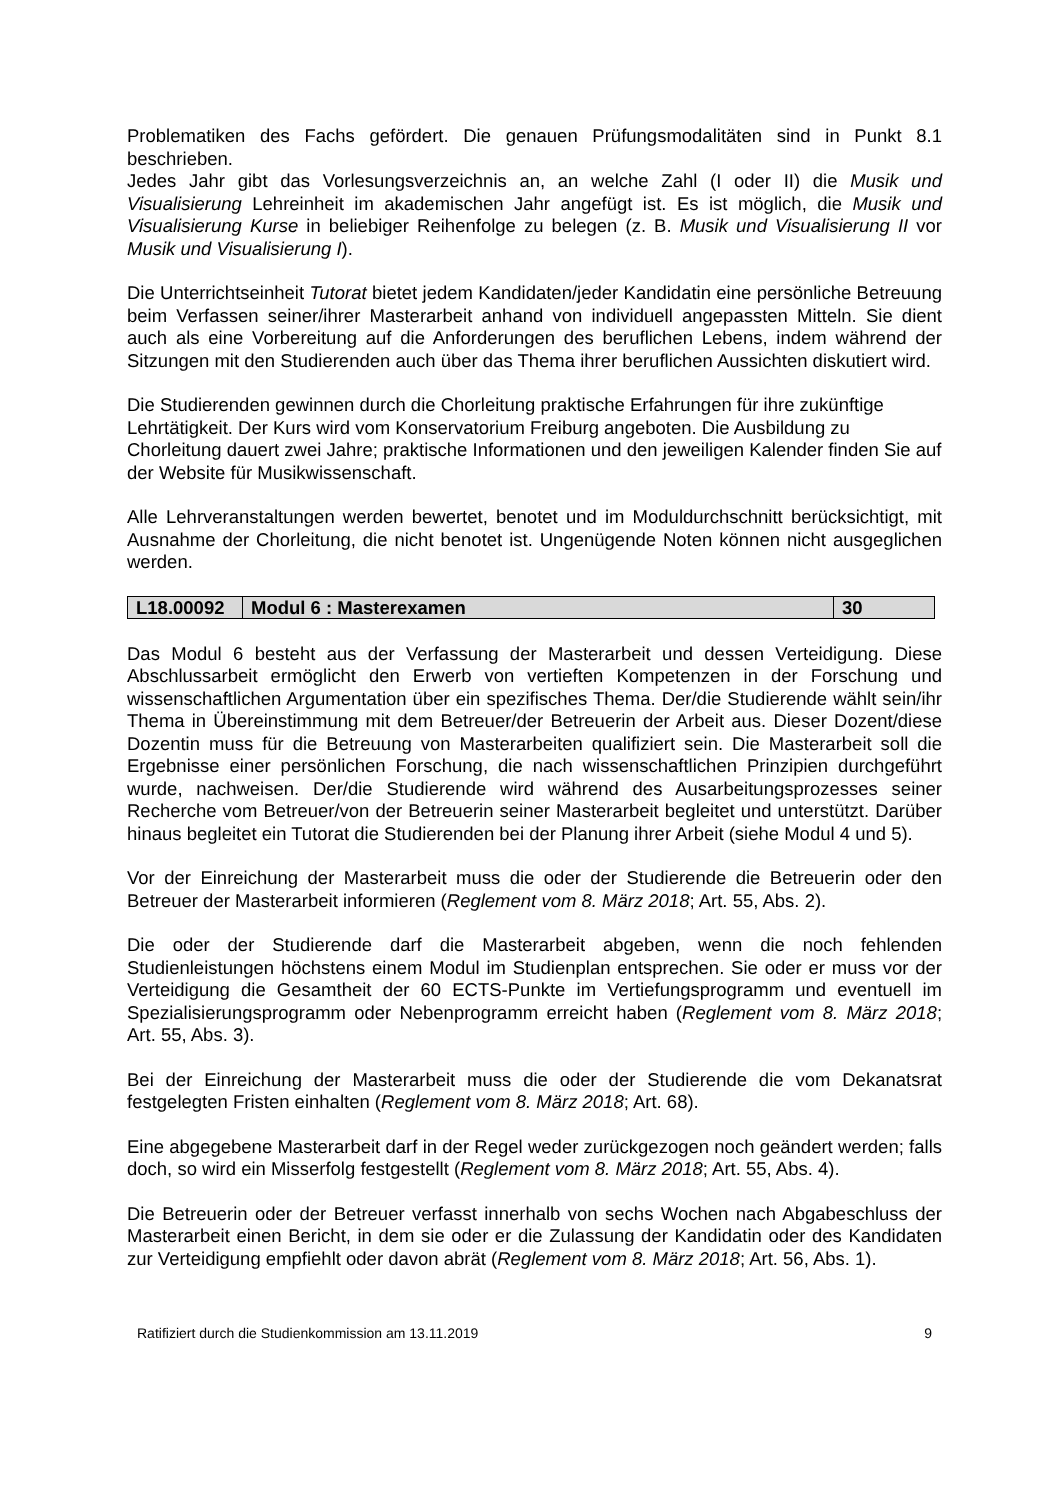Problematiken des Fachs gefördert. Die genauen Prüfungsmodalitäten sind in Punkt 8.1 beschrieben.
Jedes Jahr gibt das Vorlesungsverzeichnis an, an welche Zahl (I oder II) die Musik und Visualisierung Lehreinheit im akademischen Jahr angefügt ist. Es ist möglich, die Musik und Visualisierung Kurse in beliebiger Reihenfolge zu belegen (z. B. Musik und Visualisierung II vor Musik und Visualisierung I).
Die Unterrichtseinheit Tutorat bietet jedem Kandidaten/jeder Kandidatin eine persönliche Betreuung beim Verfassen seiner/ihrer Masterarbeit anhand von individuell angepassten Mitteln. Sie dient auch als eine Vorbereitung auf die Anforderungen des beruflichen Lebens, indem während der Sitzungen mit den Studierenden auch über das Thema ihrer beruflichen Aussichten diskutiert wird.
Die Studierenden gewinnen durch die Chorleitung praktische Erfahrungen für ihre zukünftige Lehrtätigkeit. Der Kurs wird vom Konservatorium Freiburg angeboten. Die Ausbildung zu Chorleitung dauert zwei Jahre; praktische Informationen und den jeweiligen Kalender finden Sie auf der Website für Musikwissenschaft.
Alle Lehrveranstaltungen werden bewertet, benotet und im Moduldurchschnitt berücksichtigt, mit Ausnahme der Chorleitung, die nicht benotet ist. Ungenügende Noten können nicht ausgeglichen werden.
| L18.00092 | Modul 6 : Masterexamen | 30 |
Das Modul 6 besteht aus der Verfassung der Masterarbeit und dessen Verteidigung. Diese Abschlussarbeit ermöglicht den Erwerb von vertieften Kompetenzen in der Forschung und wissenschaftlichen Argumentation über ein spezifisches Thema. Der/die Studierende wählt sein/ihr Thema in Übereinstimmung mit dem Betreuer/der Betreuerin der Arbeit aus. Dieser Dozent/diese Dozentin muss für die Betreuung von Masterarbeiten qualifiziert sein. Die Masterarbeit soll die Ergebnisse einer persönlichen Forschung, die nach wissenschaftlichen Prinzipien durchgeführt wurde, nachweisen. Der/die Studierende wird während des Ausarbeitungsprozesses seiner Recherche vom Betreuer/von der Betreuerin seiner Masterarbeit begleitet und unterstützt. Darüber hinaus begleitet ein Tutorat die Studierenden bei der Planung ihrer Arbeit (siehe Modul 4 und 5).
Vor der Einreichung der Masterarbeit muss die oder der Studierende die Betreuerin oder den Betreuer der Masterarbeit informieren (Reglement vom 8. März 2018; Art. 55, Abs. 2).
Die oder der Studierende darf die Masterarbeit abgeben, wenn die noch fehlenden Studienleistungen höchstens einem Modul im Studienplan entsprechen. Sie oder er muss vor der Verteidigung die Gesamtheit der 60 ECTS-Punkte im Vertiefungsprogramm und eventuell im Spezialisierungsprogramm oder Nebenprogramm erreicht haben (Reglement vom 8. März 2018; Art. 55, Abs. 3).
Bei der Einreichung der Masterarbeit muss die oder der Studierende die vom Dekanatsrat festgelegten Fristen einhalten (Reglement vom 8. März 2018; Art. 68).
Eine abgegebene Masterarbeit darf in der Regel weder zurückgezogen noch geändert werden; falls doch, so wird ein Misserfolg festgestellt (Reglement vom 8. März 2018; Art. 55, Abs. 4).
Die Betreuerin oder der Betreuer verfasst innerhalb von sechs Wochen nach Abgabeschluss der Masterarbeit einen Bericht, in dem sie oder er die Zulassung der Kandidatin oder des Kandidaten zur Verteidigung empfiehlt oder davon abrät (Reglement vom 8. März 2018; Art. 56, Abs. 1).
Ratifiziert durch die Studienkommission am 13.11.2019 9